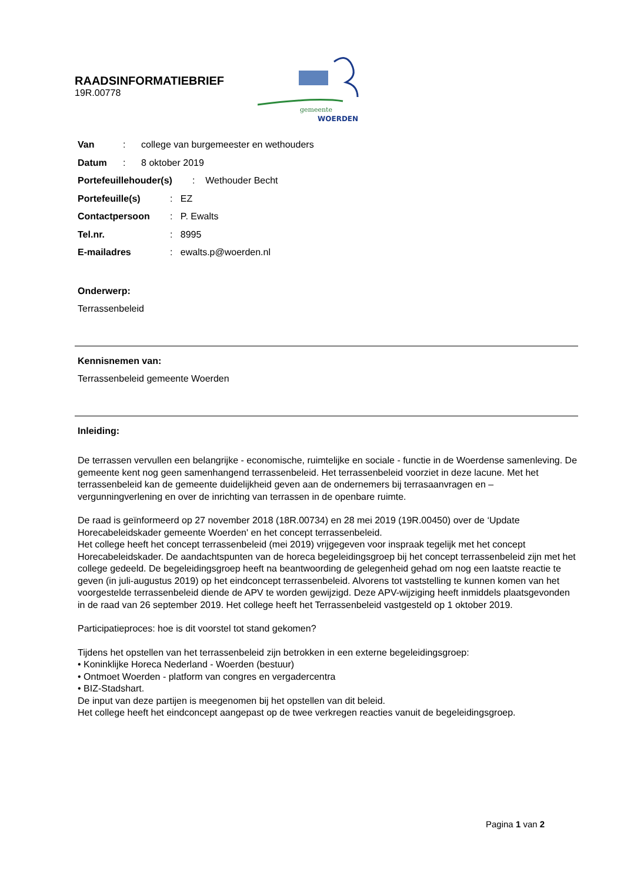RAADSINFORMATIEBRIEF
19R.00778
gemeente
WOERDEN
Van: college van burgemeester en wethouders
Datum: 8 oktober 2019
Portefeuillehouder(s): Wethouder Becht
Portefeuille(s): EZ
Contactpersoon: P. Ewalts
Tel.nr.: 8995
E-mailadres: ewalts.p@woerden.nl
Onderwerp:
Terrassenbeleid
Kennisnemen van:
Terrassenbeleid gemeente Woerden
Inleiding:
De terrassen vervullen een belangrijke - economische, ruimtelijke en sociale - functie in de Woerdense samenleving. De gemeente kent nog geen samenhangend terrassenbeleid. Het terrassenbeleid voorziet in deze lacune. Met het terrassenbeleid kan de gemeente duidelijkheid geven aan de ondernemers bij terrasaanvragen en –vergunningverlening en over de inrichting van terrassen in de openbare ruimte.
De raad is geïnformeerd op 27 november 2018 (18R.00734) en 28 mei 2019 (19R.00450) over de ‘Update Horecabeleidskader gemeente Woerden' en het concept terrassenbeleid.
Het college heeft het concept terrassenbeleid (mei 2019) vrijgegeven voor inspraak tegelijk met het concept Horecabeleidskader. De aandachtspunten van de horeca begeleidingsgroep bij het concept terrassenbeleid zijn met het college gedeeld. De begeleidingsgroep heeft na beantwoording de gelegenheid gehad om nog een laatste reactie te geven (in juli-augustus 2019) op het eindconcept terrassenbeleid. Alvorens tot vaststelling te kunnen komen van het voorgestelde terrassenbeleid diende de APV te worden gewijzigd. Deze APV-wijziging heeft inmiddels plaatsgevonden in de raad van 26 september 2019. Het college heeft het Terrassenbeleid vastgesteld op 1 oktober 2019.
Participatieproces: hoe is dit voorstel tot stand gekomen?
Tijdens het opstellen van het terrassenbeleid zijn betrokken in een externe begeleidingsgroep:
• Koninklijke Horeca Nederland - Woerden (bestuur)
• Ontmoet Woerden - platform van congres en vergadercentra
• BIZ-Stadshart.
De input van deze partijen is meegenomen bij het opstellen van dit beleid.
Het college heeft het eindconcept aangepast op de twee verkregen reacties vanuit de begeleidingsgroep.
Pagina 1 van 2